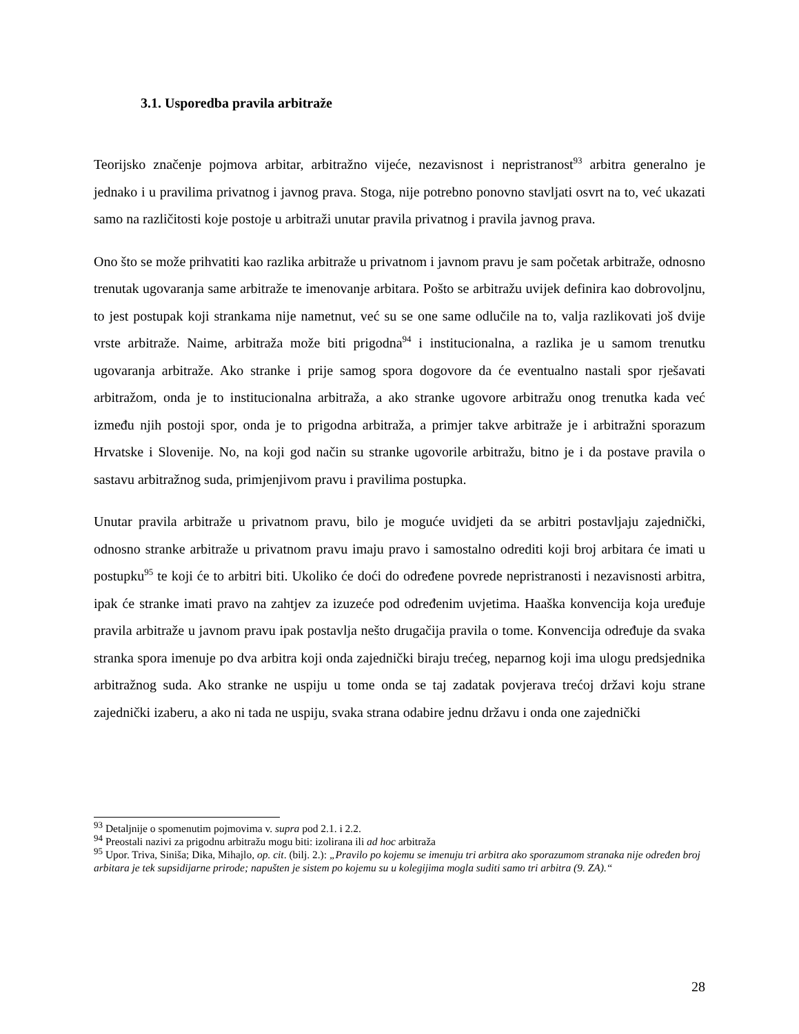3.1. Usporedba pravila arbitraže
Teorijsko značenje pojmova arbitar, arbitražno vijeće, nezavisnost i nepristranost<sup>93</sup> arbitra generalno je jednako i u pravilima privatnog i javnog prava. Stoga, nije potrebno ponovno stavljati osvrt na to, već ukazati samo na različitosti koje postoje u arbitraži unutar pravila privatnog i pravila javnog prava.
Ono što se može prihvatiti kao razlika arbitraže u privatnom i javnom pravu je sam početak arbitraže, odnosno trenutak ugovaranja same arbitraže te imenovanje arbitara. Pošto se arbitražu uvijek definira kao dobrovoljnu, to jest postupak koji strankama nije nametnut, već su se one same odlučile na to, valja razlikovati još dvije vrste arbitraže. Naime, arbitraža može biti prigodna<sup>94</sup> i institucionalna, a razlika je u samom trenutku ugovaranja arbitraže. Ako stranke i prije samog spora dogovore da će eventualno nastali spor rješavati arbitražom, onda je to institucionalna arbitraža, a ako stranke ugovore arbitražu onog trenutka kada već između njih postoji spor, onda je to prigodna arbitraža, a primjer takve arbitraže je i arbitražni sporazum Hrvatske i Slovenije. No, na koji god način su stranke ugovorile arbitražu, bitno je i da postave pravila o sastavu arbitražnog suda, primjenjivom pravu i pravilima postupka.
Unutar pravila arbitraže u privatnom pravu, bilo je moguće uvidjeti da se arbitri postavljaju zajednički, odnosno stranke arbitraže u privatnom pravu imaju pravo i samostalno odrediti koji broj arbitara će imati u postupku<sup>95</sup> te koji će to arbitri biti. Ukoliko će doći do određene povrede nepristranosti i nezavisnosti arbitra, ipak će stranke imati pravo na zahtjev za izuzeće pod određenim uvjetima. Haaška konvencija koja uređuje pravila arbitraže u javnom pravu ipak postavlja nešto drugačija pravila o tome. Konvencija određuje da svaka stranka spora imenuje po dva arbitra koji onda zajednički biraju trećeg, neparnog koji ima ulogu predsjednika arbitražnog suda. Ako stranke ne uspiju u tome onda se taj zadatak povjerava trećoj državi koju strane zajednički izaberu, a ako ni tada ne uspiju, svaka strana odabire jednu državu i onda one zajednički
<sup>93</sup> Detaljnije o spomenutim pojmovima v. supra pod 2.1. i 2.2.
<sup>94</sup> Preostali nazivi za prigodnu arbitražu mogu biti: izolirana ili ad hoc arbitraža
<sup>95</sup> Upor. Triva, Siniša; Dika, Mihajlo, op. cit. (bilj. 2.): „Pravilo po kojemu se imenuju tri arbitra ako sporazumom stranaka nije određen broj arbitara je tek supsidijarne prirode; napušten je sistem po kojemu su u kolegijima mogla suditi samo tri arbitra (9. ZA).“
28